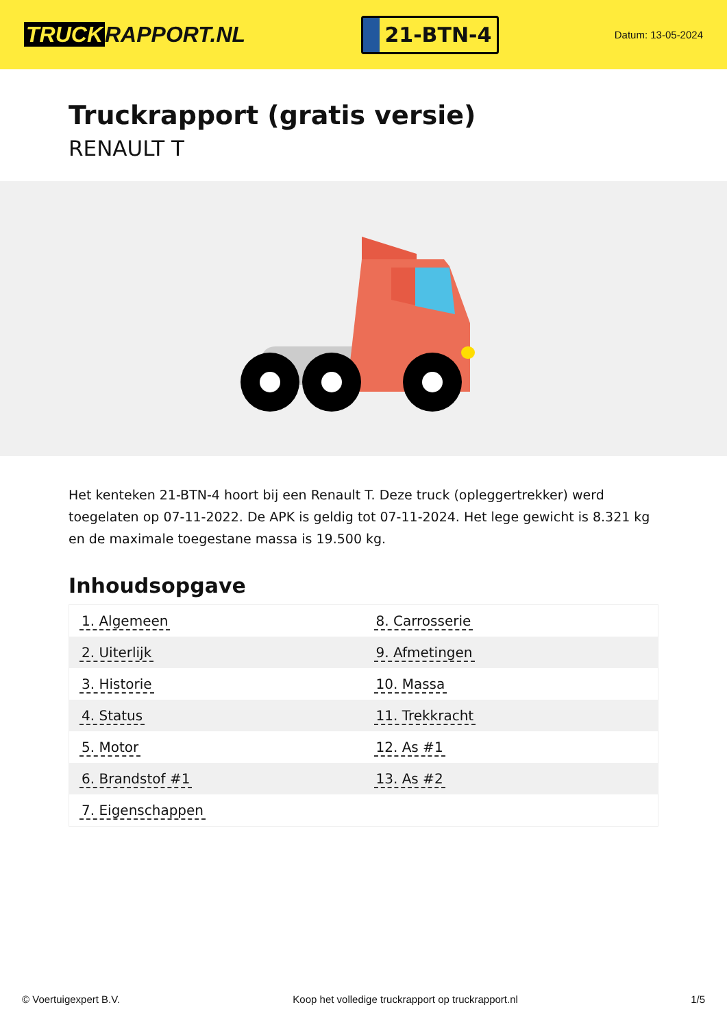TRUCK RAPPORT.NL
21-BTN-4
Datum: 13-05-2024
Truckrapport (gratis versie)
RENAULT T
Het kenteken 21-BTN-4 hoort bij een Renault T. Deze truck (opleggertrekker) werd toegelaten op 07-11-2022. De APK is geldig tot 07-11-2024. Het lege gewicht is 8.321 kg en de maximale toegestane massa is 19.500 kg.
Inhoudsopgave
| 1. Algemeen | 8. Carrosserie |
| 2. Uiterlijk | 9. Afmetingen |
| 3. Historie | 10. Massa |
| 4. Status | 11. Trekkracht |
| 5. Motor | 12. As #1 |
| 6. Brandstof #1 | 13. As #2 |
| 7. Eigenschappen | |
© Voertuigexpert B.V. Koop het volledige truckrapport op truckrapport.nl 1/5